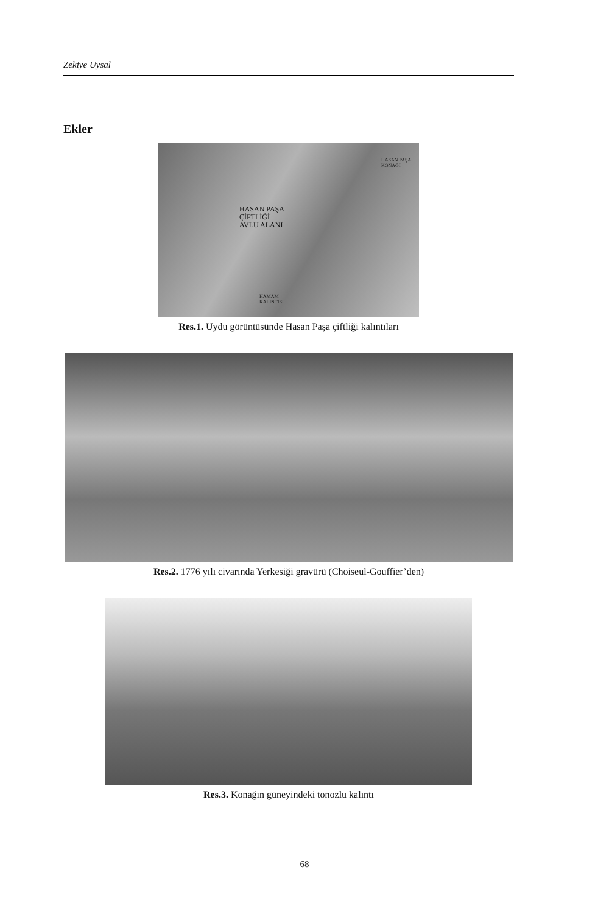Zekiye Uysal
Ekler
HASAN PAŞA
KONAĞI
HASAN PAŞA
ÇİFTLİĞİ
AVLU ALANI
HAMAM
KALINTISI
Res.1. Uydu görüntüsünde Hasan Paşa çiftliği kalıntıları
Res.2. 1776 yılı civarında Yerkesiği gravürü (Choiseul-Gouffier’den)
Res.3. Konağın güneyindeki tonozlu kalıntı
68